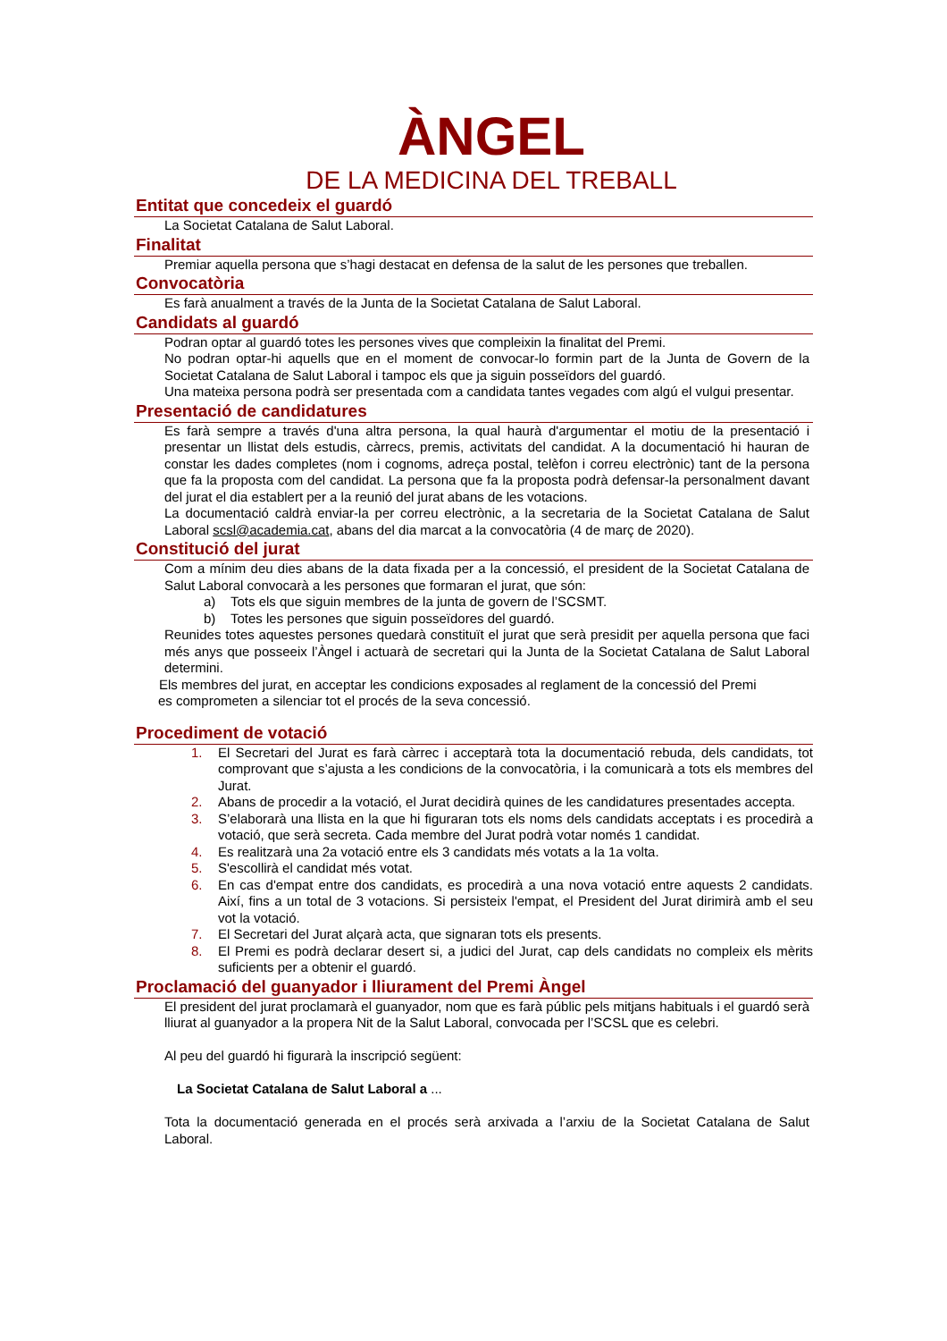ÀNGEL
DE LA MEDICINA DEL TREBALL
Entitat que concedeix el guardó
La Societat Catalana de Salut Laboral.
Finalitat
Premiar aquella persona que s’hagi destacat en defensa de la salut de les persones que treballen.
Convocatòria
Es farà anualment a través de la Junta de la Societat Catalana de Salut Laboral.
Candidats al guardó
Podran optar al guardó totes les persones vives que compleixin la finalitat del Premi.
No podran optar-hi aquells que en el moment de convocar-lo formin part de la Junta de Govern de la Societat Catalana de Salut Laboral i tampoc els que ja siguin posseïdors del guardó.
Una mateixa persona podrà ser presentada com a candidata tantes vegades com algú el vulgui presentar.
Presentació de candidatures
Es farà sempre a través d'una altra persona, la qual haurà d'argumentar el motiu de la presentació i presentar un llistat dels estudis, càrrecs, premis, activitats del candidat. A la documentació hi hauran de constar les dades completes (nom i cognoms, adreça postal, telèfon i correu electrònic) tant de la persona que fa la proposta com del candidat. La persona que fa la proposta podrà defensar-la personalment davant del jurat el dia establert per a la reunió del jurat abans de les votacions.
La documentació caldrà enviar-la per correu electrònic, a la secretaria de la Societat Catalana de Salut Laboral scsl@academia.cat, abans del dia marcat a la convocatòria (4 de març de 2020).
Constitució del jurat
Com a mínim deu dies abans de la data fixada per a la concessió, el president de la Societat Catalana de Salut Laboral convocarà a les persones que formaran el jurat, que són:
a) Tots els que siguin membres de la junta de govern de l’SCSMT.
b) Totes les persones que siguin posseïdores del guardó.
Reunides totes aquestes persones quedarà constituït el jurat que serà presidit per aquella persona que faci més anys que posseeix l’Àngel i actuarà de secretari qui la Junta de la Societat Catalana de Salut Laboral determini.
Els membres del jurat, en acceptar les condicions exposades al reglament de la concessió del Premi
es comprometen a silenciar tot el procés de la seva concessió.
Procediment de votació
1. El Secretari del Jurat es farà càrrec i acceptarà tota la documentació rebuda, dels candidats, tot comprovant que s’ajusta a les condicions de la convocatòria, i la comunicarà a tots els membres del Jurat.
2. Abans de procedir a la votació, el Jurat decidirà quines de les candidatures presentades accepta.
3. S’elaborarà una llista en la que hi figuraran tots els noms dels candidats acceptats i es procedirà a votació, que serà secreta. Cada membre del Jurat podrà votar només 1 candidat.
4. Es realitzarà una 2a votació entre els 3 candidats més votats a la 1a volta.
5. S'escollirà el candidat més votat.
6. En cas d'empat entre dos candidats, es procedirà a una nova votació entre aquests 2 candidats. Així, fins a un total de 3 votacions. Si persisteix l'empat, el President del Jurat dirimirà amb el seu vot la votació.
7. El Secretari del Jurat alçarà acta, que signaran tots els presents.
8. El Premi es podrà declarar desert si, a judici del Jurat, cap dels candidats no compleix els mèrits suficients per a obtenir el guardó.
Proclamació del guanyador i lliurament del Premi Àngel
El president del jurat proclamarà el guanyador, nom que es farà públic pels mitjans habituals i el guardó serà lliurat al guanyador a la propera Nit de la Salut Laboral, convocada per l’SCSL que es celebri.
Al peu del guardó hi figurarà la inscripció següent:
La Societat Catalana de Salut Laboral a ...
Tota la documentació generada en el procés serà arxivada a l’arxiu de la Societat Catalana de Salut Laboral.